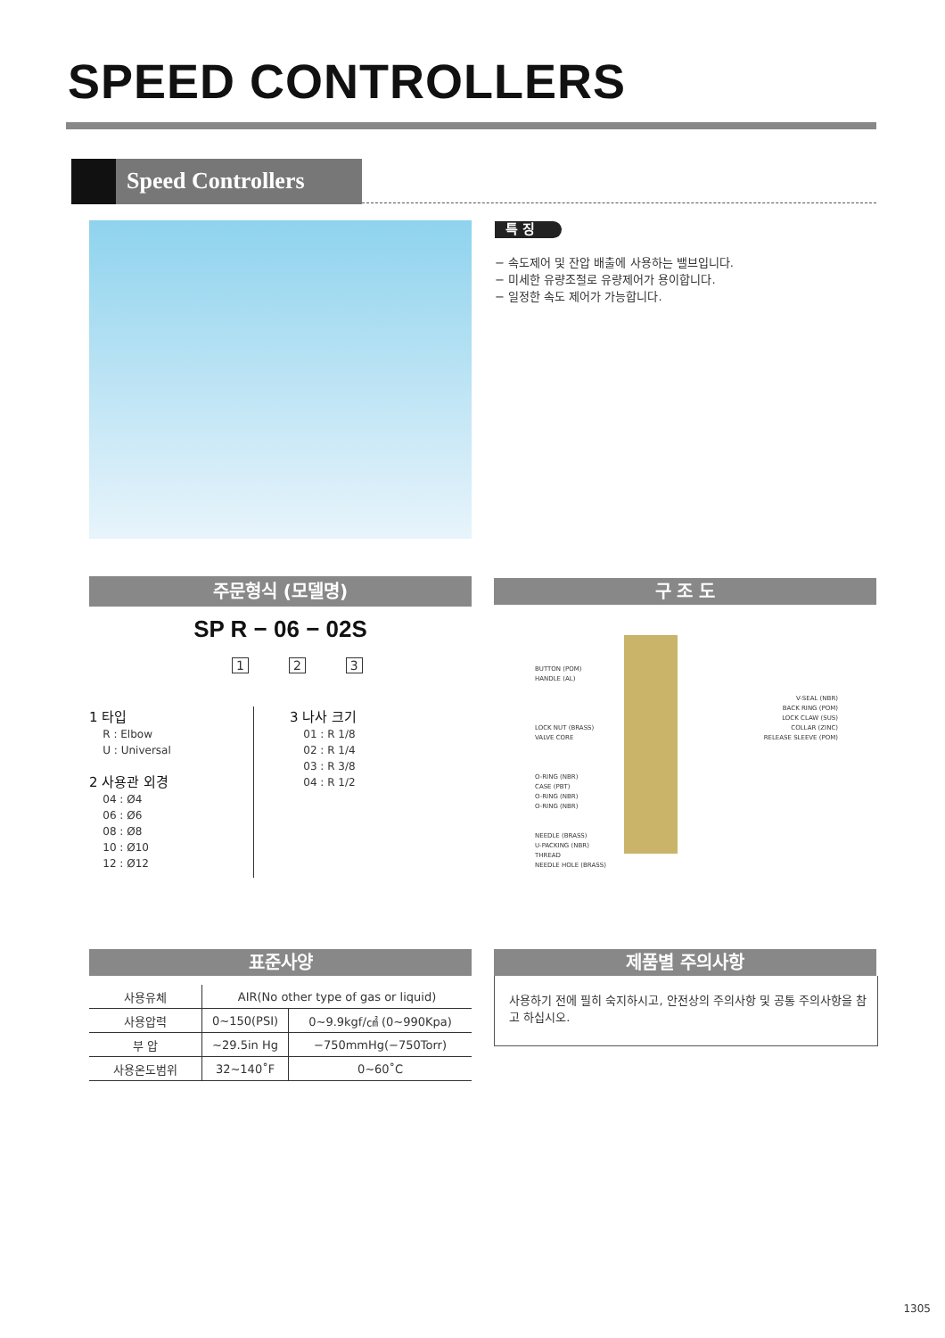SPEED CONTROLLERS
Speed Controllers
특 징
− 속도제어 및 잔압 배출에 사용하는 밸브입니다.
− 미세한 유량조절로 유량제어가 용이합니다.
− 일정한 속도 제어가 가능합니다.
주문형식 (모델명) 구 조 도
SP R − 06 − 02S
1 2 3
1 타입
R : Elbow
U : Universal
2 사용관 외경
04 : Ø4
06 : Ø6
08 : Ø8
10 : Ø10
12 : Ø12
3 나사 크기
01 : R 1/8
02 : R 1/4
03 : R 3/8
04 : R 1/2
BUTTON (POM)
HANDLE (AL)
LOCK NUT (BRASS)
VALVE CORE
O-RING (NBR)
CASE (PBT)
O-RING (NBR)
O-RING (NBR)
NEEDLE (BRASS)
U-PACKING (NBR)
THREAD
NEEDLE HOLE (BRASS)
V-SEAL (NBR)
BACK RING (POM)
LOCK CLAW (SUS)
COLLAR (ZINC)
RELEASE SLEEVE (POM)
표준사양 제품별 주의사항
| 사용유체 | AIR(No other type of gas or liquid) | |
| 사용압력 | 0~150(PSI) | 0~9.9kgf/㎠ (0~990Kpa) |
| 부 압 | ~29.5in Hg | −750mmHg(−750Torr) |
| 사용온도범위 | 32~140˚F | 0~60˚C |
사용하기 전에 필히 숙지하시고, 안전상의 주의사항 및 공통 주의사항을 참고 하십시오.
1305